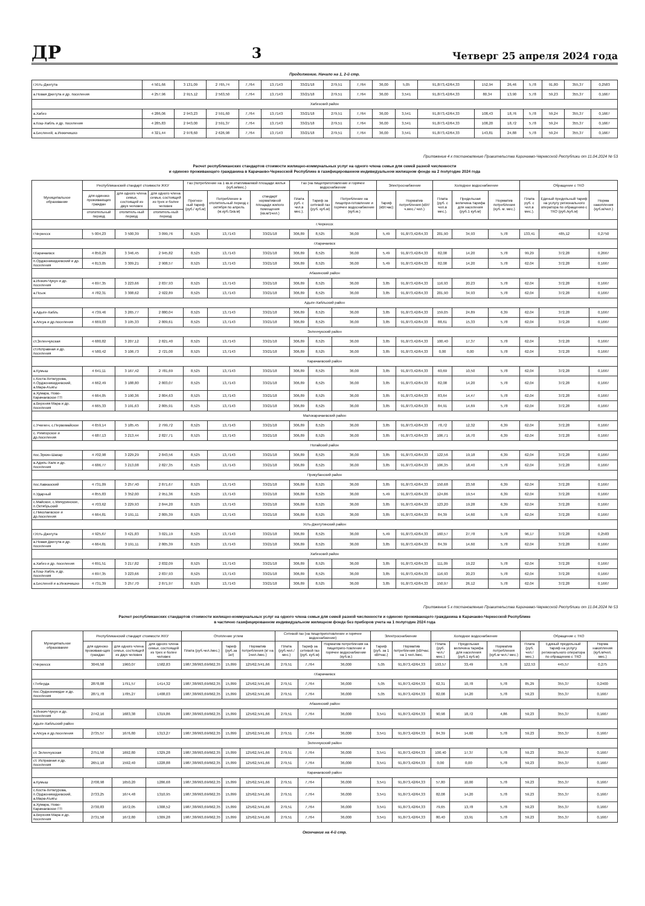ДР 3 Четверг 25 апреля 2024 года
Продолжение. Начало на 1, 2-й стр.
| г.Усть-Джегута | 4 501,66 | 3 131,09 | 2 765,74 | 7,764 | 13,7143 | 33/21/18 | 279,51 | 7,764 | 36,00 | 5,05 | 91,8/73,42/64,33 | 152,94 | 26,46 | 5,78 | 91,80 | 355,37 | 0,2583 |
| а.Новая Джегута и др. поселения | 4 257,96 | 2 915,12 | 2 563,50 | 7,764 | 13,7143 | 33/21/18 | 279,51 | 7,764 | 36,00 | 3,541 | 91,8/73,42/64,33 | 80,34 | 13,90 | 5,78 | 59,23 | 355,37 | 0,1667 |
| Хабезский район | | | | | | | | | | | | | | | | | |
| а.Хабез | 4 286,06 | 2 943,23 | 2 591,60 | 7,764 | 13,7143 | 33/21/18 | 279,51 | 7,764 | 36,00 | 3,541 | 91,8/73,42/64,33 | 108,43 | 18,76 | 5,78 | 59,24 | 355,37 | 0,1667 |
| а.Кош-Хабль и др. поселения | 4 285,83 | 2 943,00 | 2 591,37 | 7,764 | 13,7143 | 33/21/18 | 279,51 | 7,764 | 36,00 | 3,541 | 91,8/73,42/64,33 | 108,20 | 18,72 | 5,78 | 59,24 | 355,37 | 0,1667 |
| а.Бесленей, а.Инжичишхо | 4 321,44 | 2 978,60 | 2 626,98 | 7,764 | 13,7143 | 33/21/18 | 279,51 | 7,764 | 36,00 | 3,541 | 91,8/73,42/64,33 | 143,81 | 24,88 | 5,78 | 59,24 | 355,37 | 0,1667 |
Приложение 4 к постановлению Правительства Карачаево-Черкесской Республики от 11.04.2024 № 53
Расчет республиканских стандартов стоимости жилищно-коммунальных услуг на одного члена семьи для семей разной численности
и одиноко проживающего гражданина в Карачаево-Черкесской Республике в газифицированном индивидуальном жилищном фонде на 2 полугодие 2024 года
| Муниципальное образование | Республиканский стандарт стоимости ЖКУ | | | Газ (потребление на 1 кв.м отапливаемой площади жилья (куб.м/мес.) | | | Газ (на пищеприготовление и горячее водоснабжение | | | Электроснабжение | | Холодное водоснабжение | | | Обращение с ТКО | | |
| --- | --- | --- | --- | --- | --- | --- | --- | --- | --- | --- | --- | --- | --- | --- | --- | --- | --- |
| | для одиноко проживающих граждан | для одного члена семьи, состоящей из двух человек | для одного члена семьи, состоящей из трех и более человек | Прогноз-ный тариф (руб./ куб.м) | Потребление в отопительный период с октября по апрель (м.куб./1кв.м) | стандарт нормативной площади жилого помещения (кв.м/1чел.) | Плата руб. с чел.в мес.). | Тариф за сетевой газ (руб. куб.м) | Потребление на пищепри-готовление и горячее водоснабжение (куб.м.) | Тариф (кВт.час) | Норматив потребления (кВт/ч.мес./ чел.) | Плата (руб. с чел.в мес.). | Предельная величина тарифа для населения (руб.1 куб.м) | Норматив потребления (куб. м. мес.) | Плата руб. с чел.в мес.). | Единый предельный тариф на услугу регионального оператора по обращению с ТКО (руб./куб.м) | Норма накопления (куб.м/чел.) |
| | отопительный период | отопитель-ный период | отопитель-ный период | | | | | | | | | | | | | | |
| г.Черкесск | | | | | | | | | | | | | | | | | |
| г.Черкесск | 5 004,23 | 3 500,39 | 3 099,76 | 8,525 | 13,7143 | 33/21/18 | 306,89 | 8,525 | 36,00 | 5,49 | 91,8/73,42/64,33 | 201,90 | 34,93 | 5,78 | 133,41 | 485,12 | 0,2750 |
| г.Карачаевск | | | | | | | | | | | | | | | | | |
| г.Карачаевск | 4 850,29 | 3 346,45 | 2 945,82 | 8,525 | 13,7143 | 33/21/18 | 306,89 | 8,525 | 36,00 | 5,49 | 91,8/73,42/64,33 | 82,08 | 14,20 | 5,78 | 99,29 | 372,28 | 0,2667 |
| п.Орджоникидзевский и др. поселения | 4 813,05 | 3 309,21 | 2 908,57 | 8,525 | 13,7143 | 33/21/18 | 306,89 | 8,525 | 36,00 | 5,49 | 91,8/73,42/64,33 | 82,08 | 14,20 | 5,78 | 62,04 | 372,28 | 0,1667 |
| Абазинский район | | | | | | | | | | | | | | | | | |
| а.Инжич-Чукун и др. поселения | 4 697,35 | 3 223,66 | 2 837,93 | 8,525 | 13,7143 | 33/21/18 | 306,89 | 8,525 | 36,00 | 3,85 | 91,8/73,42/64,33 | 116,93 | 20,23 | 5,78 | 62,04 | 372,28 | 0,1667 |
| а.Псыж | 4 782,31 | 3 308,62 | 2 922,89 | 8,525 | 13,7143 | 33/21/18 | 306,89 | 8,525 | 36,00 | 3,85 | 91,8/73,42/64,33 | 201,90 | 34,93 | 5,78 | 62,04 | 372,28 | 0,1667 |
| Адыге-Хабльский район | | | | | | | | | | | | | | | | | |
| а.Адыге-Хабль | 4 739,46 | 3 265,77 | 2 880,04 | 8,525 | 13,7143 | 33/21/18 | 306,89 | 8,525 | 36,00 | 3,85 | 91,8/73,42/64,33 | 159,05 | 24,89 | 6,39 | 62,04 | 372,28 | 0,1667 |
| а.Апсуа и др.поселения | 4 669,03 | 3 195,33 | 2 809,61 | 8,525 | 13,7143 | 33/21/18 | 306,89 | 8,525 | 36,00 | 3,85 | 91,8/73,42/64,33 | 88,61 | 15,33 | 5,78 | 62,04 | 372,28 | 0,1667 |
| Зеленчукский район | | | | | | | | | | | | | | | | | |
| ст.Зеленчукская | 4 680,82 | 3 207,12 | 2 821,40 | 8,525 | 13,7143 | 33/21/18 | 306,89 | 8,525 | 36,00 | 3,85 | 91,8/73,42/64,33 | 100,40 | 17,37 | 5,78 | 62,04 | 372,28 | 0,1667 |
| ст.Исправная и др. поселения | 4 580,42 | 3 106,73 | 2 721,00 | 8,525 | 13,7143 | 33/21/18 | 306,89 | 8,525 | 36,00 | 3,85 | 91,8/73,42/64,33 | 0,00 | 0,00 | 5,78 | 62,04 | 372,28 | 0,1667 |
| Карачаевский район | | | | | | | | | | | | | | | | | |
| а.Кумыш | 4 641,11 | 3 167,42 | 2 781,69 | 8,525 | 13,7143 | 33/21/18 | 306,89 | 8,525 | 36,00 | 3,85 | 91,8/73,42/64,33 | 60,69 | 10,50 | 5,78 | 62,04 | 372,28 | 0,1667 |
| с.Коста-Хетагурова, п.Орджоникидзевский, а.Мара-Аъягы | 4 662,49 | 3 188,80 | 2 803,07 | 8,525 | 13,7143 | 33/21/18 | 306,89 | 8,525 | 36,00 | 3,85 | 91,8/73,42/64,33 | 82,08 | 14,20 | 5,78 | 62,04 | 372,28 | 0,1667 |
| а.Хумара, Ново-Карачаевское ГП | 4 664,05 | 3 190,36 | 2 804,63 | 8,525 | 13,7143 | 33/21/18 | 306,89 | 8,525 | 36,00 | 3,85 | 91,8/73,42/64,33 | 83,64 | 14,47 | 5,78 | 62,04 | 372,28 | 0,1667 |
| а.Верхняя Мара и др. поселения | 4 665,33 | 3 191,63 | 2 805,91 | 8,525 | 13,7143 | 33/21/18 | 306,89 | 8,525 | 36,00 | 3,85 | 91,8/73,42/64,33 | 84,91 | 14,69 | 5,78 | 62,04 | 372,28 | 0,1667 |
| Малокарачаевский район | | | | | | | | | | | | | | | | | |
| с.Учкекен, с.Первомайское | 4 659,14 | 3 185,45 | 2 799,72 | 8,525 | 13,7143 | 33/21/18 | 306,89 | 8,525 | 36,00 | 3,85 | 91,8/73,42/64,33 | 78,72 | 12,32 | 6,39 | 62,04 | 372,28 | 0,1667 |
| с. Римгорское и др.поселения | 4 687,13 | 3 213,44 | 2 827,71 | 8,525 | 13,7143 | 33/21/18 | 306,89 | 8,525 | 36,00 | 3,85 | 91,8/73,42/64,33 | 106,71 | 16,70 | 6,39 | 62,04 | 372,28 | 0,1667 |
| Ногайский район | | | | | | | | | | | | | | | | | |
| пос.Эркин-Шахар | 4 702,98 | 3 229,29 | 2 843,56 | 8,525 | 13,7143 | 33/21/18 | 306,89 | 8,525 | 36,00 | 3,85 | 91,8/73,42/64,33 | 122,56 | 19,18 | 6,39 | 62,04 | 372,28 | 0,1667 |
| а.Адиль-Халк и др. поселения | 4 686,77 | 3 213,08 | 2 827,35 | 8,525 | 13,7143 | 33/21/18 | 306,89 | 8,525 | 36,00 | 3,85 | 91,8/73,42/64,33 | 106,35 | 18,40 | 5,78 | 62,04 | 372,28 | 0,1667 |
| Прикубанский район | | | | | | | | | | | | | | | | | |
| пос.Кавказский | 4 731,09 | 3 257,40 | 2 871,67 | 8,525 | 13,7143 | 33/21/18 | 306,89 | 8,525 | 36,00 | 3,85 | 91,8/73,42/64,33 | 150,68 | 23,58 | 6,39 | 62,04 | 372,28 | 0,1667 |
| п.Ударный | 4 855,83 | 3 352,00 | 2 951,36 | 8,525 | 13,7143 | 33/21/18 | 306,89 | 8,525 | 36,00 | 5,49 | 91,8/73,42/64,33 | 124,86 | 19,54 | 6,39 | 62,04 | 372,28 | 0,1667 |
| с.Майское, с.Мичуринское, п.Октябрьский | 4 703,62 | 3 229,93 | 2 844,20 | 8,525 | 13,7143 | 33/21/18 | 306,89 | 8,525 | 36,00 | 3,85 | 91,8/73,42/64,33 | 123,20 | 19,28 | 6,39 | 62,04 | 372,28 | 0,1667 |
| с.Николаевское и др.поселения | 4 664,81 | 3 191,11 | 2 805,39 | 8,525 | 13,7143 | 33/21/18 | 306,89 | 8,525 | 36,00 | 3,85 | 91,8/73,42/64,33 | 84,39 | 14,60 | 5,78 | 62,04 | 372,28 | 0,1667 |
| Усть-Джегутинский район | | | | | | | | | | | | | | | | | |
| г.Усть-Джегута | 4 925,67 | 3 421,83 | 3 021,19 | 8,525 | 13,7143 | 33/21/18 | 306,89 | 8,525 | 36,00 | 5,49 | 91,8/73,42/64,33 | 160,57 | 27,78 | 5,78 | 96,17 | 372,28 | 0,2583 |
| а.Новая Джегута и др. поселения | 4 664,81 | 3 191,11 | 2 805,39 | 8,525 | 13,7143 | 33/21/18 | 306,89 | 8,525 | 36,00 | 3,85 | 91,8/73,42/64,33 | 84,39 | 14,60 | 5,78 | 62,04 | 372,28 | 0,1667 |
| Хабезский район | | | | | | | | | | | | | | | | | |
| а.Хабез и др. поселения | 4 691,51 | 3 217,82 | 2 832,09 | 8,525 | 13,7143 | 33/21/18 | 306,89 | 8,525 | 36,00 | 3,85 | 91,8/73,42/64,33 | 111,09 | 19,22 | 5,78 | 62,04 | 372,28 | 0,1667 |
| а.Кош-Хабль и др. поселения | 4 697,35 | 3 223,66 | 2 837,93 | 8,525 | 13,7143 | 33/21/18 | 306,89 | 8,525 | 36,00 | 3,85 | 91,8/73,42/64,33 | 116,93 | 20,23 | 5,78 | 62,04 | 372,28 | 0,1667 |
| а.Бесленей и а.Инжичишхо | 4 731,39 | 3 257,70 | 2 871,97 | 8,525 | 13,7143 | 33/21/18 | 306,89 | 8,525 | 36,00 | 3,85 | 91,8/73,42/64,33 | 150,97 | 26,12 | 5,78 | 62,04 | 372,28 | 0,1667 |
Приложение 5 к постановлению Правительства Карачаево-Черкесской Республики от 11.04.2024 № 53
Расчет республиканских стандартов стоимости жилищно-коммунальных услуг на одного члена семьи для семей разной численности и одиноко проживающего гражданина в Карачаево-Черкесской Республике
в частично газифицированном индивидуальном жилищном фонде без приборов учета на 1 полугодие 2024 года
| Муниципальное образование | Республиканский стандарт стоимости ЖКУ | | | Отопление углем | | | Сетевой газ (на пищеприготовление и горячее водоснабжение) | | | Электроснабжение | | Холодное водоснабжение | | | Обращение с ТКО | | |
| --- | --- | --- | --- | --- | --- | --- | --- | --- | --- | --- | --- | --- | --- | --- | --- | --- | --- |
| | для одиноко проживаю-щих граждан | для одного члена семьи, состоящей из двух человек | для одного члена семьи, состоящей из трех и более человек | Плата (руб.чел./мес.) | тариф (руб.за 1кг) | Норматив потребления (кг на 1чел./мес.) | Плата (руб.чел./ мес.) | Тариф за сетевой газ (руб. куб.м) | Норматив потребления на пищеприго-товление и горячее водоснабжение (куб.м.) | Тариф (руб. за 1 кВтчас.) | Норматив потребления (кВтчас. на 1 чел./мес. | Плата (руб. чел./ мес.) | Предельная величина тарифа для населения (руб.1 куб.м) | Норматив потребления (куб.м чел./ мес.) | Плата (руб. чел./ мес.) | Единый предельный тариф на услугу регионального оператора по обращению с ТКО | Норма накопления (куб.м/чел. мес.) |
| г.Черкесск | 3046,58 | 1960,07 | 1582,83 | 1987,38/993,69/662,35 | 15,899 | 125/62,5/41,66 | 279,51 | 7,764 | 36,000 | 5,05 | 91,8/73,42/64,33 | 193,57 | 33,49 | 5,78 | 122,53 | 445,57 | 0,275 |
| г.Карачаевск | | | | | | | | | | | | | | | | | |
| г.Теберда | 2878,08 | 1791,57 | 1414,32 | 1987,38/993,69/662,35 | 15,899 | 125/62,5/41,66 | 279,51 | 7,764 | 36,000 | 5,05 | 91,8/73,42/64,33 | 62,31 | 10,78 | 5,78 | 85,29 | 355,37 | 0,2400 |
| пос.Орджоникидзе и др. поселения | 2871,78 | 1785,27 | 1408,03 | 1987,38/993,69/662,35 | 15,899 | 125/62,5/41,66 | 279,51 | 7,764 | 36,000 | 5,05 | 91,8/73,42/64,33 | 82,08 | 14,20 | 5,78 | 59,23 | 355,37 | 0,1667 |
| Абазинский район | | | | | | | | | | | | | | | | | |
| а.Инжич-Чукун и др. поселения | 2742,16 | 1683,38 | 1319,86 | 1987,38/993,69/662,35 | 15,899 | 125/62,5/41,66 | 279,51 | 7,764 | 36,000 | 3,541 | 91,8/73,42/64,33 | 90,98 | 18,72 | 4,86 | 59,23 | 355,37 | 0,1667 |
| Адыге-Хабльский район | | | | | | | | | | | | | | | | | |
| а.Апсуа и др.поселения | 2735,57 | 1676,80 | 1313,27 | 1987,38/993,69/662,35 | 15,899 | 125/62,5/41,66 | 279,51 | 7,764 | 36,000 | 3,541 | 91,8/73,42/64,33 | 84,39 | 14,60 | 5,78 | 59,23 | 355,37 | 0,1667 |
| Зеленчукский район | | | | | | | | | | | | | | | | | |
| ст. Зеленчукская | 2751,58 | 1692,80 | 1329,28 | 1987,38/993,69/662,35 | 15,899 | 125/62,5/41,66 | 279,51 | 7,764 | 36,000 | 3,541 | 91,8/73,42/64,33 | 100,40 | 17,37 | 5,78 | 59,23 | 355,37 | 0,1667 |
| ст. Исправная и др. поселения | 2651,18 | 1592,40 | 1228,88 | 1987,38/993,69/662,35 | 15,899 | 125/62,5/41,66 | 279,51 | 7,764 | 36,000 | 3,541 | 91,8/73,42/64,33 | 0,00 | 0,00 | 5,78 | 59,23 | 355,37 | 0,1667 |
| Карачаевский район | | | | | | | | | | | | | | | | | |
| а.Кумыш | 2708,98 | 1650,20 | 1286,68 | 1987,38/993,69/662,35 | 15,899 | 125/62,5/41,66 | 279,51 | 7,764 | 36,000 | 3,541 | 91,8/73,42/64,33 | 57,80 | 10,00 | 5,78 | 59,23 | 355,37 | 0,1667 |
| с.Коста-Хетагурова, п.Орджоникидзевский, а.Мара-Аъягы | 2733,25 | 1674,48 | 1310,95 | 1987,38/993,69/662,35 | 15,899 | 125/62,5/41,66 | 279,51 | 7,764 | 36,000 | 3,541 | 91,8/73,42/64,33 | 82,08 | 14,20 | 5,78 | 59,23 | 355,37 | 0,1667 |
| а.Хумара, Ново-Карачаевское ГП | 2730,83 | 1672,05 | 1308,52 | 1987,38/993,69/662,35 | 15,899 | 125/62,5/41,66 | 279,51 | 7,764 | 36,000 | 3,541 | 91,8/73,42/64,33 | 79,65 | 13,78 | 5,78 | 59,23 | 355,37 | 0,1667 |
| а.Верхняя Мара и др. поселения | 2731,58 | 1672,80 | 1309,28 | 1987,38/993,69/662,35 | 15,899 | 125/62,5/41,66 | 279,51 | 7,764 | 36,000 | 3,541 | 91,8/73,42/64,33 | 80,40 | 13,91 | 5,78 | 59,23 | 355,37 | 0,1667 |
Окончание на 4-й стр.